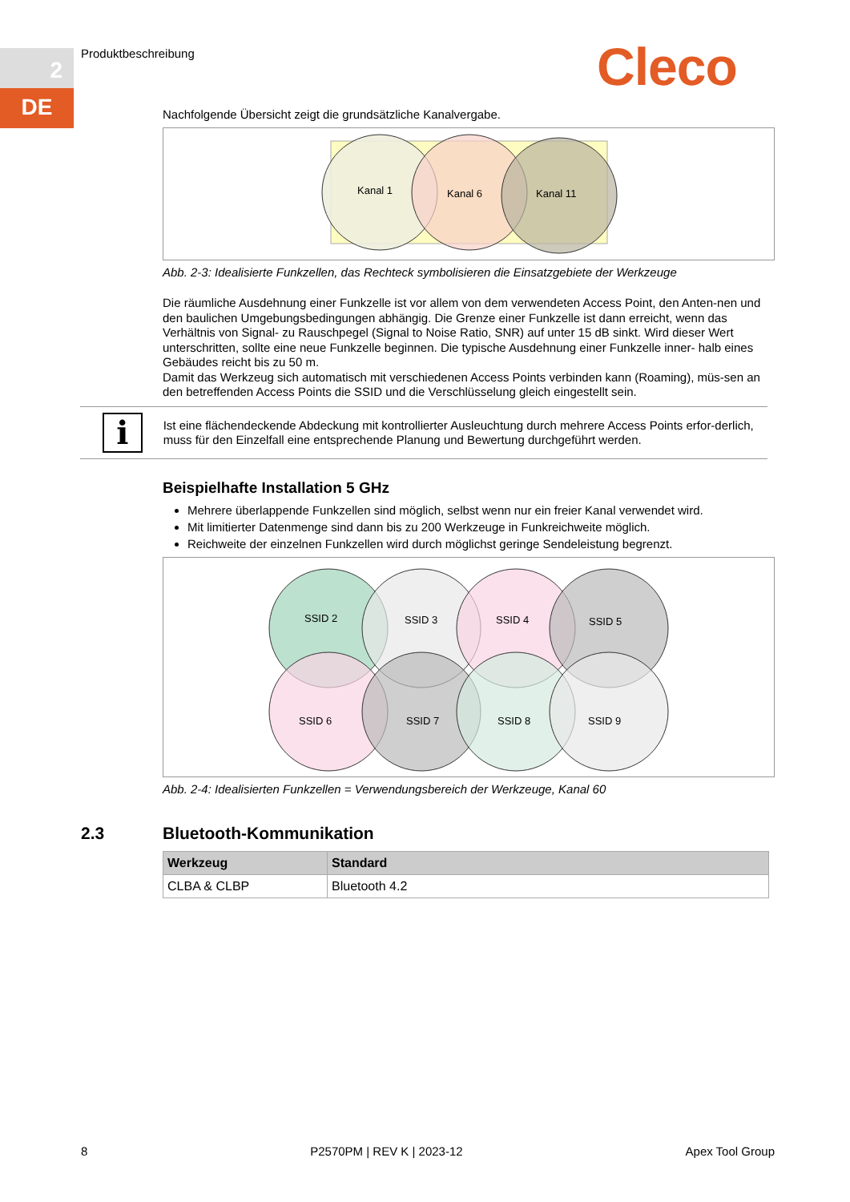2
DE
Produktbeschreibung Cleco
Nachfolgende Übersicht zeigt die grundsätzliche Kanalvergabe.
Kanal 1
Kanal 6
Kanal 11
Abb. 2-3: Idealisierte Funkzellen, das Rechteck symbolisieren die Einsatzgebiete der Werkzeuge
Die räumliche Ausdehnung einer Funkzelle ist vor allem von dem verwendeten Access Point, den Anten-nen und den baulichen Umgebungsbedingungen abhängig. Die Grenze einer Funkzelle ist dann erreicht, wenn das Verhältnis von Signal- zu Rauschpegel (Signal to Noise Ratio, SNR) auf unter 15 dB sinkt. Wird dieser Wert unterschritten, sollte eine neue Funkzelle beginnen. Die typische Ausdehnung einer Funkzelle inner- halb eines Gebäudes reicht bis zu 50 m.
Damit das Werkzeug sich automatisch mit verschiedenen Access Points verbinden kann (Roaming), müs-sen an den betreffenden Access Points die SSID und die Verschlüsselung gleich eingestellt sein.
i
Ist eine flächendeckende Abdeckung mit kontrollierter Ausleuchtung durch mehrere Access Points erfor-derlich, muss für den Einzelfall eine entsprechende Planung und Bewertung durchgeführt werden.
Beispielhafte Installation 5 GHz
Mehrere überlappende Funkzellen sind möglich, selbst wenn nur ein freier Kanal verwendet wird.
Mit limitierter Datenmenge sind dann bis zu 200 Werkzeuge in Funkreichweite möglich.
Reichweite der einzelnen Funkzellen wird durch möglichst geringe Sendeleistung begrenzt.
SSID 2
SSID 3
SSID 4
SSID 5
SSID 6
SSID 7
SSID 8
SSID 9
Abb. 2-4: Idealisierten Funkzellen = Verwendungsbereich der Werkzeuge, Kanal 60
2.3
Bluetooth-Kommunikation
| Werkzeug | Standard |
| --- | --- |
| CLBA & CLBP | Bluetooth 4.2 |
8 P2570PM | REV K | 2023-12 Apex Tool Group